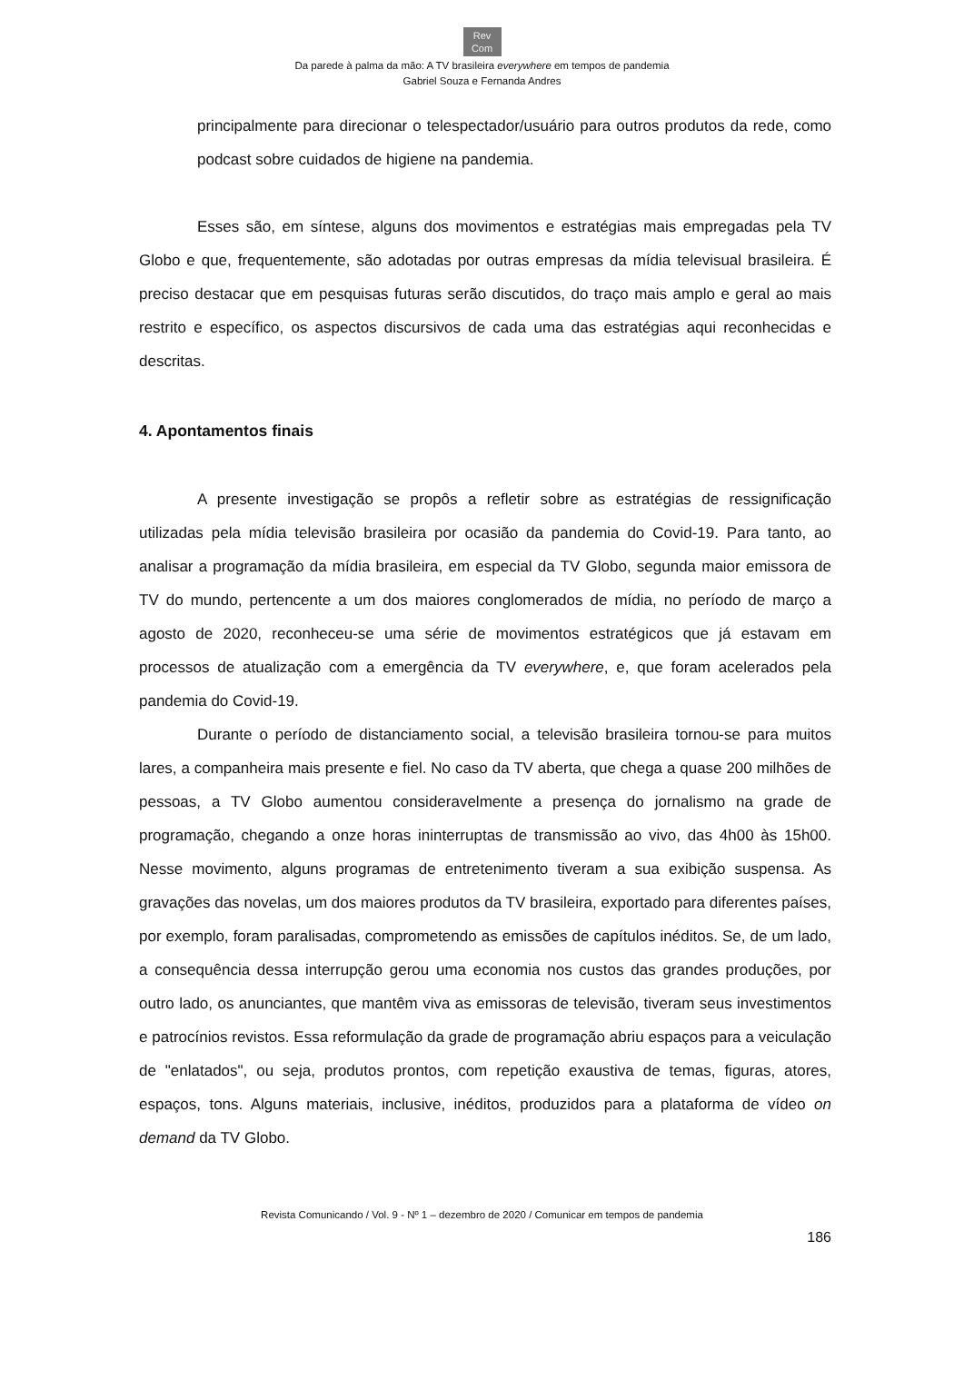Rev
Com
Da parede à palma da mão: A TV brasileira everywhere em tempos de pandemia
Gabriel Souza e Fernanda Andres
principalmente para direcionar o telespectador/usuário para outros produtos da rede, como podcast sobre cuidados de higiene na pandemia.
Esses são, em síntese, alguns dos movimentos e estratégias mais empregadas pela TV Globo e que, frequentemente, são adotadas por outras empresas da mídia televisual brasileira. É preciso destacar que em pesquisas futuras serão discutidos, do traço mais amplo e geral ao mais restrito e específico, os aspectos discursivos de cada uma das estratégias aqui reconhecidas e descritas.
4. Apontamentos finais
A presente investigação se propôs a refletir sobre as estratégias de ressignificação utilizadas pela mídia televisão brasileira por ocasião da pandemia do Covid-19. Para tanto, ao analisar a programação da mídia brasileira, em especial da TV Globo, segunda maior emissora de TV do mundo, pertencente a um dos maiores conglomerados de mídia, no período de março a agosto de 2020, reconheceu-se uma série de movimentos estratégicos que já estavam em processos de atualização com a emergência da TV everywhere, e, que foram acelerados pela pandemia do Covid-19.
Durante o período de distanciamento social, a televisão brasileira tornou-se para muitos lares, a companheira mais presente e fiel. No caso da TV aberta, que chega a quase 200 milhões de pessoas, a TV Globo aumentou consideravelmente a presença do jornalismo na grade de programação, chegando a onze horas ininterruptas de transmissão ao vivo, das 4h00 às 15h00. Nesse movimento, alguns programas de entretenimento tiveram a sua exibição suspensa. As gravações das novelas, um dos maiores produtos da TV brasileira, exportado para diferentes países, por exemplo, foram paralisadas, comprometendo as emissões de capítulos inéditos. Se, de um lado, a consequência dessa interrupção gerou uma economia nos custos das grandes produções, por outro lado, os anunciantes, que mantêm viva as emissoras de televisão, tiveram seus investimentos e patrocínios revistos. Essa reformulação da grade de programação abriu espaços para a veiculação de "enlatados", ou seja, produtos prontos, com repetição exaustiva de temas, figuras, atores, espaços, tons. Alguns materiais, inclusive, inéditos, produzidos para a plataforma de vídeo on demand da TV Globo.
Revista Comunicando / Vol. 9 - Nº 1 – dezembro de 2020 / Comunicar em tempos de pandemia
186